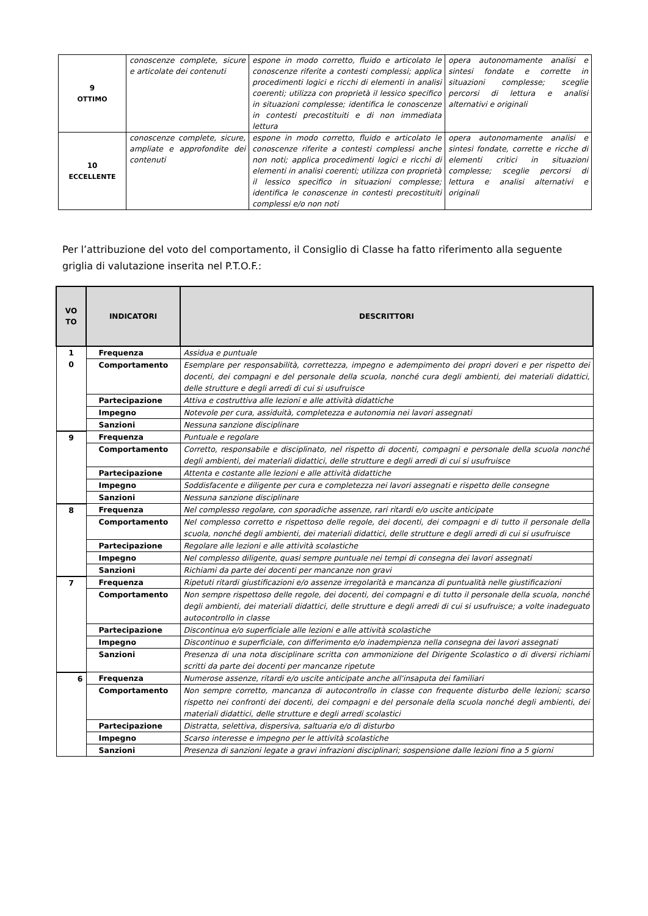| 9 OTTIMO | conoscenze complete, sicure e articolate dei contenuti | espone in modo corretto, fluido e articolato le conoscenze riferite a contesti complessi; applica procedimenti logici e ricchi di elementi in analisi coerenti; utilizza con proprietà il lessico specifico in situazioni complesse; identifica le conoscenze in contesti precostituiti e di non immediata lettura | opera autonomamente analisi e sintesi fondate e corrette in situazioni complesse; sceglie percorsi di lettura e analisi alternativi e originali |
| 10 ECCELLENTE | conoscenze complete, sicure, ampliate e approfondite dei contenuti | espone in modo corretto, fluido e articolato le conoscenze riferite a contesti complessi anche non noti; applica procedimenti logici e ricchi di elementi in analisi coerenti; utilizza con proprietà il lessico specifico in situazioni complesse; identifica le conoscenze in contesti precostituiti complessi e/o non noti | opera autonomamente analisi e sintesi fondate, corrette e ricche di elementi critici in situazioni complesse; sceglie percorsi di lettura e analisi alternativi e originali |
Per l’attribuzione del voto del comportamento, il Consiglio di Classe ha fatto riferimento alla seguente griglia di valutazione inserita nel P.T.O.F.:
| VO TO | INDICATORI | DESCRITTORI |
| --- | --- | --- |
| 1 0 | Frequenza | Assidua e puntuale |
| | Comportamento | Esemplare per responsabilità, correttezza, impegno e adempimento dei propri doveri e per rispetto dei docenti, dei compagni e del personale della scuola, nonché cura degli ambienti, dei materiali didattici, delle strutture e degli arredi di cui si usufruisce |
| | Partecipazione | Attiva e costruttiva alle lezioni e alle attività didattiche |
| | Impegno | Notevole per cura, assiduità, completezza e autonomia nei lavori assegnati |
| | Sanzioni | Nessuna sanzione disciplinare |
| 9 | Frequenza | Puntuale e regolare |
| | Comportamento | Corretto, responsabile e disciplinato, nel rispetto di docenti, compagni e personale della scuola nonché degli ambienti, dei materiali didattici, delle strutture e degli arredi di cui si usufruisce |
| | Partecipazione | Attenta e costante alle lezioni e alle attività didattiche |
| | Impegno | Soddisfacente e diligente per cura e completezza nei lavori assegnati e rispetto delle consegne |
| | Sanzioni | Nessuna sanzione disciplinare |
| 8 | Frequenza | Nel complesso regolare, con sporadiche assenze, rari ritardi e/o uscite anticipate |
| | Comportamento | Nel complesso corretto e rispettoso delle regole, dei docenti, dei compagni e di tutto il personale della scuola, nonché degli ambienti, dei materiali didattici, delle strutture e degli arredi di cui si usufruisce |
| | Partecipazione | Regolare alle lezioni e alle attività scolastiche |
| | Impegno | Nel complesso diligente, quasi sempre puntuale nei tempi di consegna dei lavori assegnati |
| | Sanzioni | Richiami da parte dei docenti per mancanze non gravi |
| 7 | Frequenza | Ripetuti ritardi giustificazioni e/o assenze irregolarità e mancanza di puntualità nelle giustificazioni |
| | Comportamento | Non sempre rispettoso delle regole, dei docenti, dei compagni e di tutto il personale della scuola, nonché degli ambienti, dei materiali didattici, delle strutture e degli arredi di cui si usufruisce; a volte inadeguato autocontrollo in classe |
| | Partecipazione | Discontinua e/o superficiale alle lezioni e alle attività scolastiche |
| | Impegno | Discontinuo e superficiale, con differimento e/o inadempienza nella consegna dei lavori assegnati |
| | Sanzioni | Presenza di una nota disciplinare scritta con ammonizione del Dirigente Scolastico o di diversi richiami scritti da parte dei docenti per mancanze ripetute |
| 6 | Frequenza | Numerose assenze, ritardi e/o uscite anticipate anche all'insaputa dei familiari |
| | Comportamento | Non sempre corretto, mancanza di autocontrollo in classe con frequente disturbo delle lezioni; scarso rispetto nei confronti dei docenti, dei compagni e del personale della scuola nonché degli ambienti, dei materiali didattici, delle strutture e degli arredi scolastici |
| | Partecipazione | Distratta, selettiva, dispersiva, saltuaria e/o di disturbo |
| | Impegno | Scarso interesse e impegno per le attività scolastiche |
| | Sanzioni | Presenza di sanzioni legate a gravi infrazioni disciplinari; sospensione dalle lezioni fino a 5 giorni |